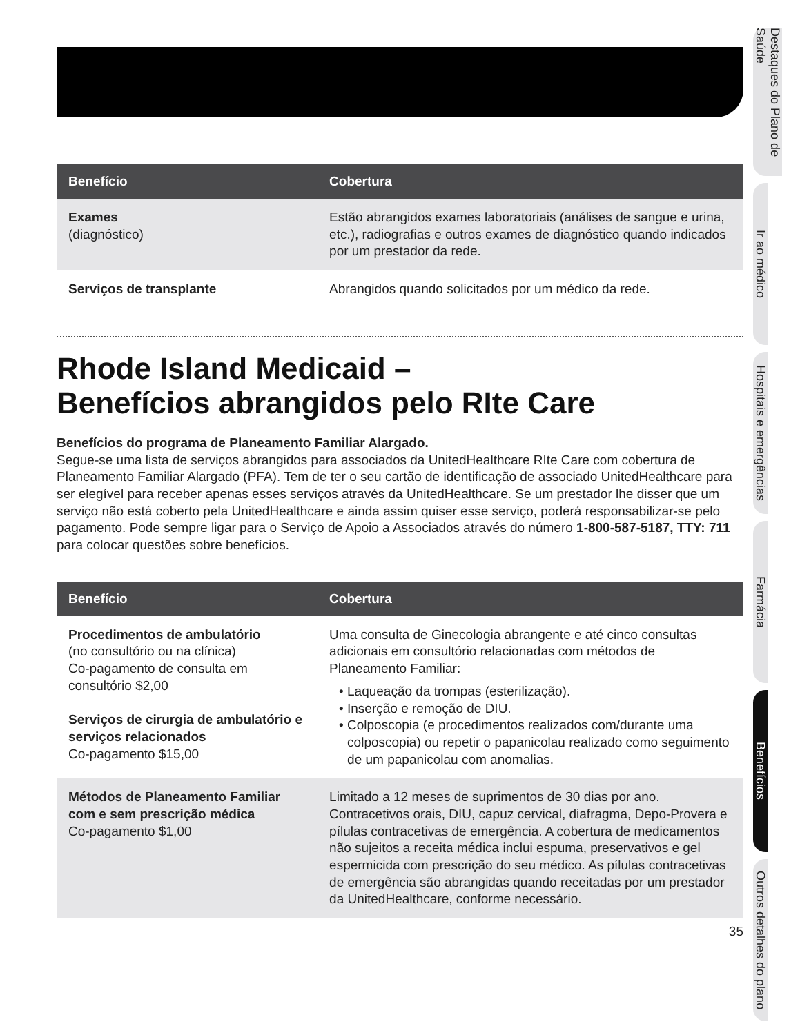| Benefício | Cobertura |
| --- | --- |
| Exames (diagnóstico) | Estão abrangidos exames laboratoriais (análises de sangue e urina, etc.), radiografias e outros exames de diagnóstico quando indicados por um prestador da rede. |
| Serviços de transplante | Abrangidos quando solicitados por um médico da rede. |
Rhode Island Medicaid –
Benefícios abrangidos pelo RIte Care
Benefícios do programa de Planeamento Familiar Alargado.
Segue-se uma lista de serviços abrangidos para associados da UnitedHealthcare RIte Care com cobertura de Planeamento Familiar Alargado (PFA). Tem de ter o seu cartão de identificação de associado UnitedHealthcare para ser elegível para receber apenas esses serviços através da UnitedHealthcare. Se um prestador lhe disser que um serviço não está coberto pela UnitedHealthcare e ainda assim quiser esse serviço, poderá responsabilizar-se pelo pagamento. Pode sempre ligar para o Serviço de Apoio a Associados através do número 1-800-587-5187, TTY: 711 para colocar questões sobre benefícios.
| Benefício | Cobertura |
| --- | --- |
| Procedimentos de ambulatório (no consultório ou na clínica) Co-pagamento de consulta em consultório $2,00 Serviços de cirurgia de ambulatório e serviços relacionados Co-pagamento $15,00 | Uma consulta de Ginecologia abrangente e até cinco consultas adicionais em consultório relacionadas com métodos de Planeamento Familiar: • Laqueação da trompas (esterilização). • Inserção e remoção de DIU. • Colposcopia (e procedimentos realizados com/durante uma colposcopia) ou repetir o papanicolau realizado como seguimento de um papanicolau com anomalias. |
| Métodos de Planeamento Familiar com e sem prescrição médica Co-pagamento $1,00 | Limitado a 12 meses de suprimentos de 30 dias por ano. Contracetivos orais, DIU, capuz cervical, diafragma, Depo-Provera e pílulas contracetivas de emergência. A cobertura de medicamentos não sujeitos a receita médica inclui espuma, preservativos e gel espermicida com prescrição do seu médico. As pílulas contracetivas de emergência são abrangidas quando receitadas por um prestador da UnitedHealthcare, conforme necessário. |
35
Destaques do Plano de Saúde
Ir ao médico
Hospitais e emergências
Farmácia
Benefícios
Outros detalhes do plano